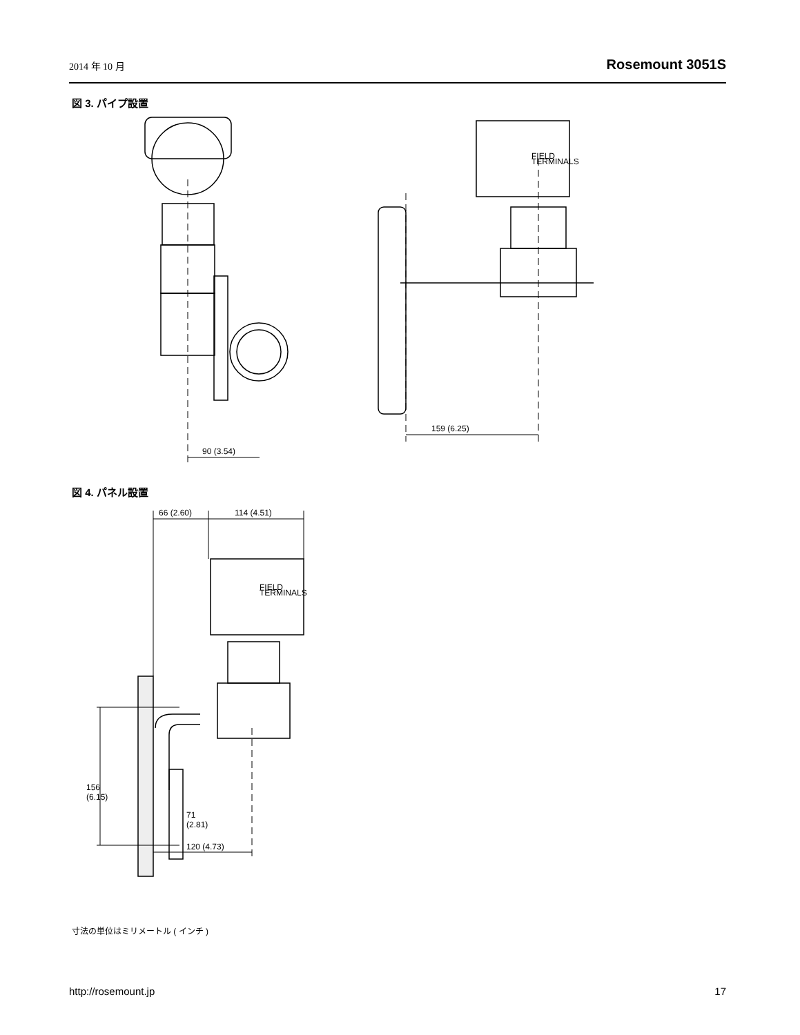2014 年 10 月 Rosemount 3051S
図 3. パイプ設置
90 (3.54)
159 (6.25)
FIELD
TERMINALS
図 4. パネル設置
66 (2.60)
114 (4.51)
156
(6.15)
71
(2.81)
120 (4.73)
FIELD
TERMINALS
寸法の単位はミリメートル ( インチ )
http://rosemount.jp 17